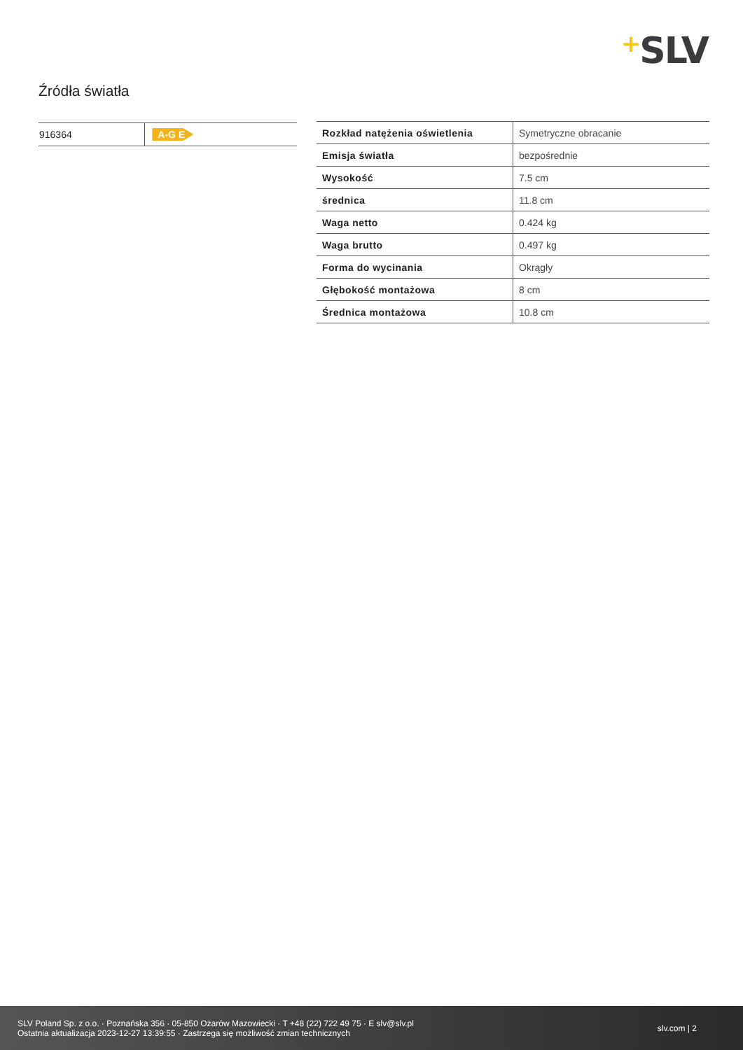+SLV
Źródła światła
| 916364 | A-G E |
| Rozkład natężenia oświetlenia | Symetryczne obracanie |
| Emisja światła | bezpośrednie |
| Wysokość | 7.5 cm |
| średnica | 11.8 cm |
| Waga netto | 0.424 kg |
| Waga brutto | 0.497 kg |
| Forma do wycinania | Okrągły |
| Głębokość montażowa | 8 cm |
| Średnica montażowa | 10.8 cm |
SLV Poland Sp. z o.o. · Poznańska 356 · 05-850 Ożarów Mazowiecki · T +48 (22) 722 49 75 · E slv@slv.pl
Ostatnia aktualizacja 2023-12-27 13:39:55 · Zastrzega się możliwość zmian technicznych
slv.com | 2